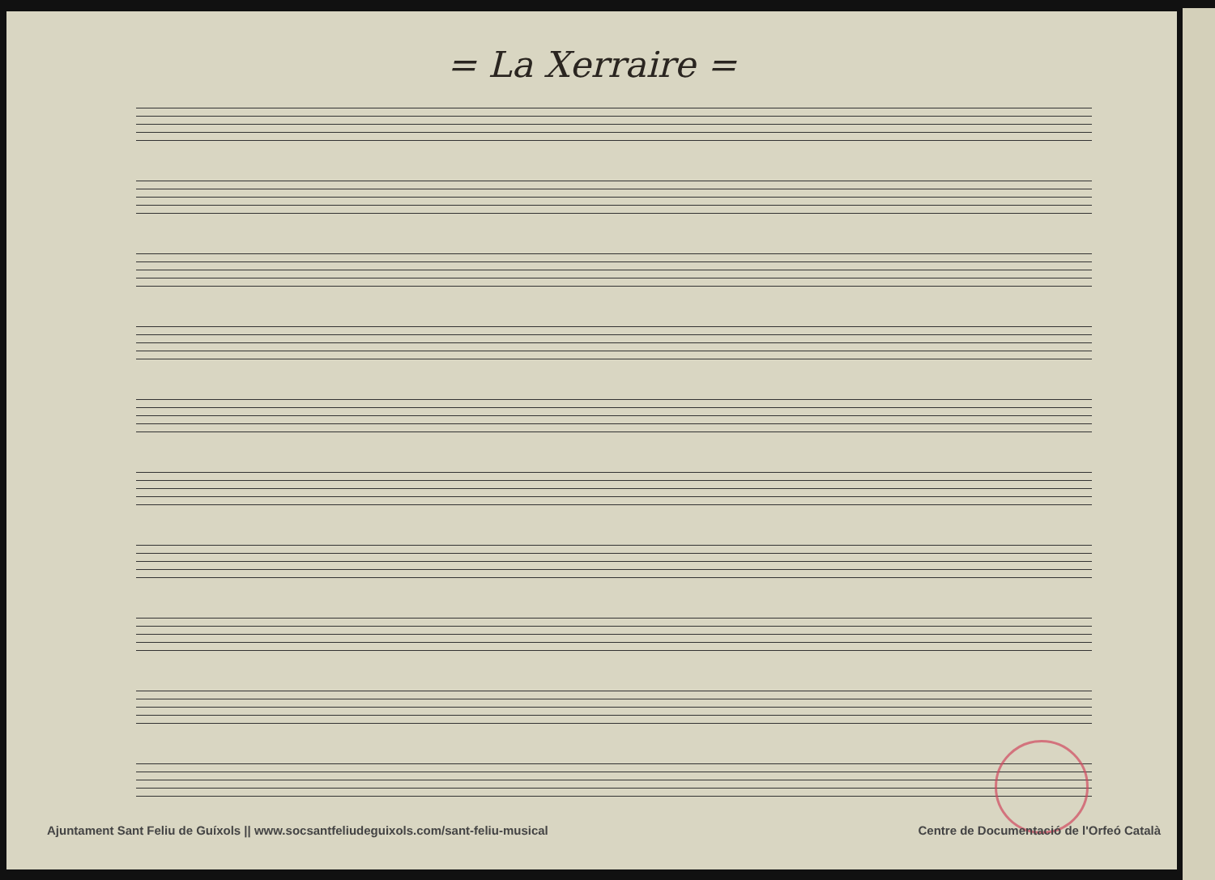= La Xerraire =
Ajuntament Sant Feliu de Guíxols || www.socsantfeliudeguixols.com/sant-feliu-musical Centre de Documentació de l'Orfeó Català